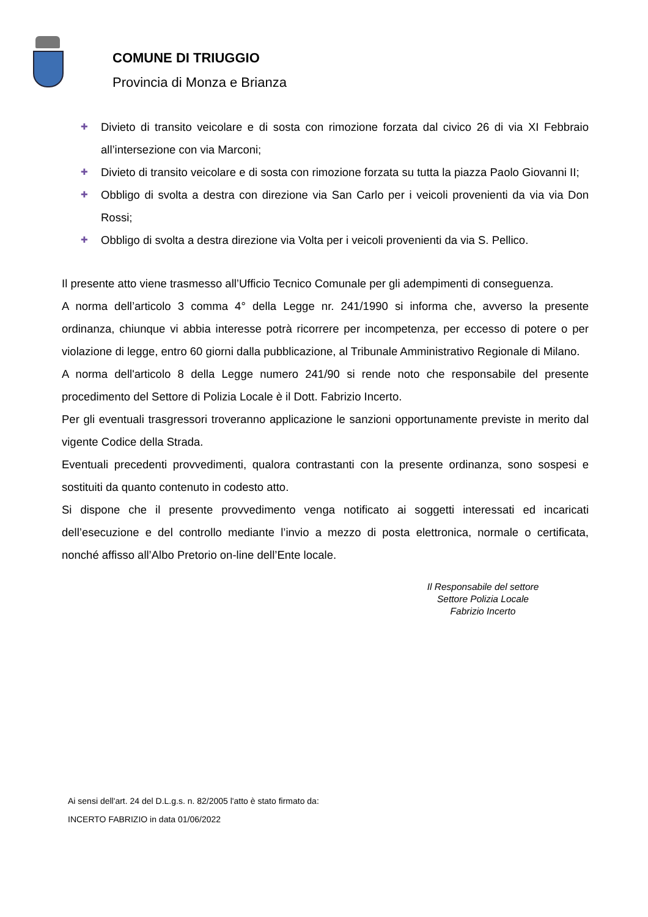COMUNE DI TRIUGGIO
Provincia di Monza e Brianza
✚ Divieto di transito veicolare e di sosta con rimozione forzata dal civico 26 di via XI Febbraio all’intersezione con via Marconi;
✚ Divieto di transito veicolare e di sosta con rimozione forzata su tutta la piazza Paolo Giovanni II;
✚ Obbligo di svolta a destra con direzione via San Carlo per i veicoli provenienti da via via Don Rossi;
✚ Obbligo di svolta a destra direzione via Volta per i veicoli provenienti da via S. Pellico.
Il presente atto viene trasmesso all’Ufficio Tecnico Comunale per gli adempimenti di conseguenza.
A norma dell’articolo 3 comma 4° della Legge nr. 241/1990 si informa che, avverso la presente ordinanza, chiunque vi abbia interesse potrà ricorrere per incompetenza, per eccesso di potere o per violazione di legge, entro 60 giorni dalla pubblicazione, al Tribunale Amministrativo Regionale di Milano.
A norma dell'articolo 8 della Legge numero 241/90 si rende noto che responsabile del presente procedimento del Settore di Polizia Locale è il Dott. Fabrizio Incerto.
Per gli eventuali trasgressori troveranno applicazione le sanzioni opportunamente previste in merito dal vigente Codice della Strada.
Eventuali precedenti provvedimenti, qualora contrastanti con la presente ordinanza, sono sospesi e sostituiti da quanto contenuto in codesto atto.
Si dispone che il presente provvedimento venga notificato ai soggetti interessati ed incaricati dell’esecuzione e del controllo mediante l’invio a mezzo di posta elettronica, normale o certificata, nonché affisso all’Albo Pretorio on-line dell’Ente locale.
Il Responsabile del settore
Settore Polizia Locale
Fabrizio Incerto
Ai sensi dell'art. 24 del D.L.g.s. n. 82/2005 l'atto è stato firmato da:
INCERTO FABRIZIO in data 01/06/2022